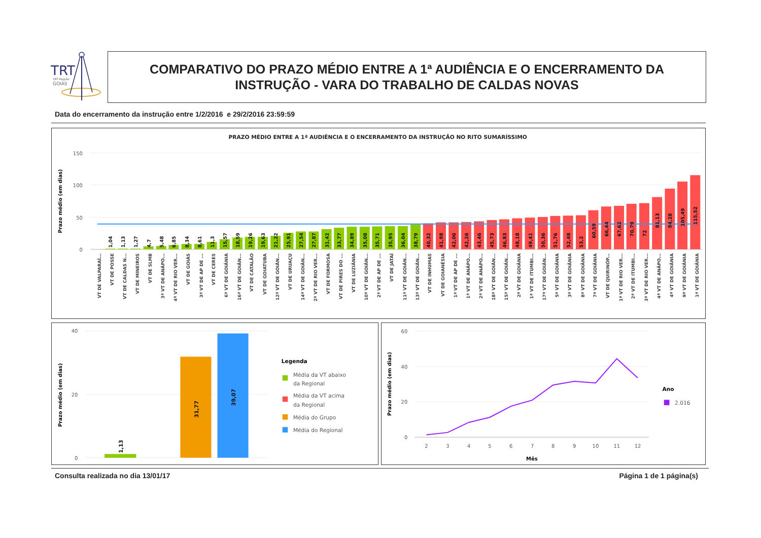TRT
18ª Região
GOIÁS
COMPARATIVO DO PRAZO MÉDIO ENTRE A 1ª AUDIÊNCIA E O ENCERRAMENTO DA
INSTRUÇÃO - VARA DO TRABALHO DE CALDAS NOVAS
Data do encerramento da instrução entre 1/2/2016 e 29/2/2016 23:59:59
PRAZO MÉDIO ENTRE A 1ª AUDIÊNCIA E O ENCERRAMENTO DA INSTRUÇÃO NO RITO SUMARÍSSIMO
Prazo médio (em dias)
150
100
50
0
1,04
1,13
1,27
4,7
5,48
6,85
8,34
8,61
11,3
15,57
18,59
19,26
19,63
21,22
25,91
27,54
27,87
31,42
33,77
34,89
35,08
35,71
35,95
36,04
38,79
40,32
41,98
42,06
42,26
43,46
45,73
46,83
48,18
49,41
50,36
51,76
52,48
53,2
60,59
66,44
67,62
70,79
72
81,13
94,28
105,49
115,52
VT DE VALPARAÍ...
VT DE POSSE
VT DE CALDAS N...
VT DE MINEIROS
VT DE SLMB
3ª VT DE ANÁPO...
4ª VT DE RIO VER...
VT DE GOIÁS
3ª VT DE AP DE ...
VT DE CERES
6ª VT DE GOIÂNIA
16ª VT DE GOIÂN...
VT DE CATALÃO
VT DE GOIATUBA
12ª VT DE GOIÂN...
VT DE URUAÇU
14ª VT DE GOIÂN...
2ª VT DE RIO VER...
VT DE FORMOSA
VT DE PIRES DO ...
VT DE LUZIÂNIA
10ª VT DE GOIÂN...
2ª VT DE AP DE ...
VT DE JATAÍ
11ª VT DE GOIÂN...
13ª VT DE GOIÂN...
VT DE INHUMAS
VT DE GOIANÉSIA
1ª VT DE AP DE ...
1ª VT DE ANÁPO...
2ª VT DE ANÁPO...
18ª VT DE GOIÂN...
15ª VT DE GOIÂN...
2ª VT DE GOIÂNIA
1ª VT DE ITUMBI...
17ª VT DE GOIÂN...
5ª VT DE GOIÂNIA
3ª VT DE GOIÂNIA
8ª VT DE GOIÂNIA
7ª VT DE GOIÂNIA
VT DE QUIRINÓP...
1ª VT DE RIO VER...
2ª VT DE ITUMBI...
3ª VT DE RIO VER...
4ª VT DE ANÁPO...
4ª VT DE GOIÂNIA
9ª VT DE GOIÂNIA
1ª VT DE GOIÂNIA
Prazo médio (em dias)
40
20
0
1,13
31,77
39,07
Legenda
Média da VT abaixo
da Regional
Média da VT acima
da Regional
Média do Grupo
Média do Regional
Prazo médio (em dias)
60
40
20
0
2
3
4
5
6
7
8
9
10
11
12
Mês
Ano
2.016
Consulta realizada no dia 13/01/17
Página 1 de 1 página(s)